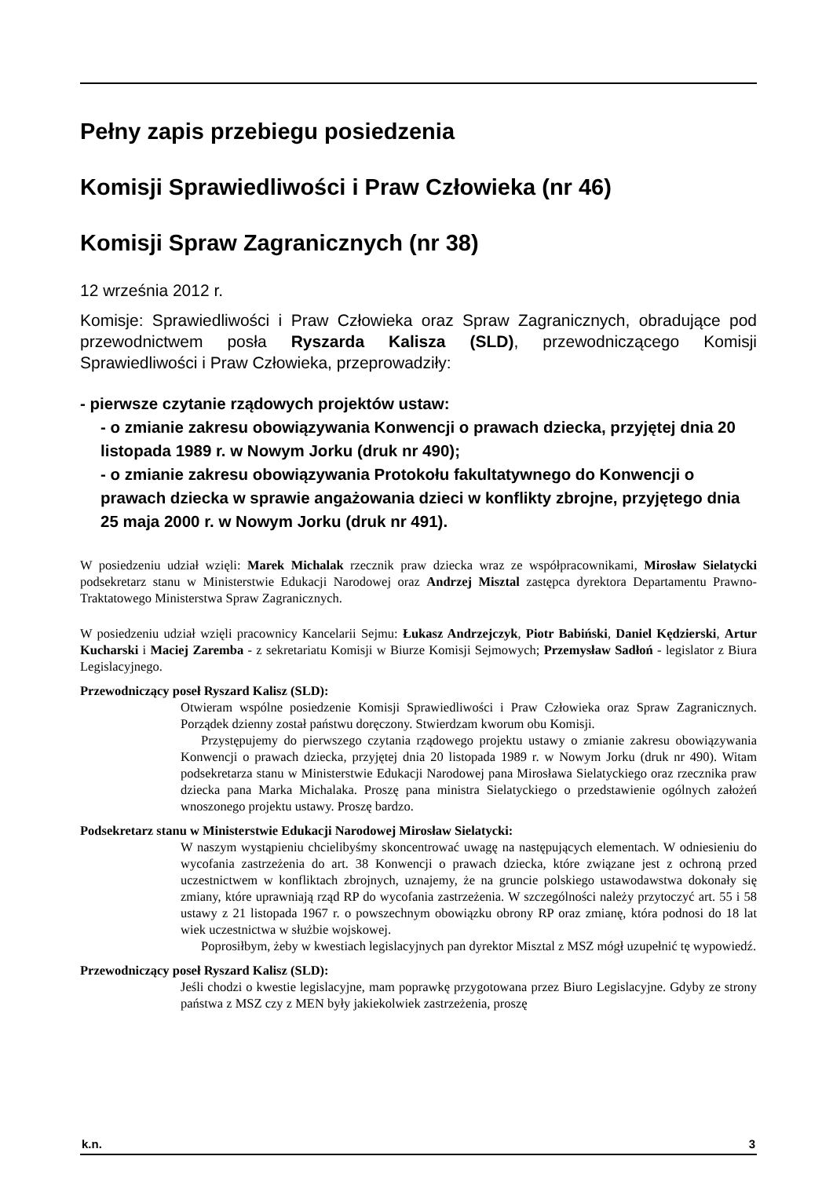Pełny zapis przebiegu posiedzenia
Komisji Sprawiedliwości i Praw Człowieka (nr 46)
Komisji Spraw Zagranicznych (nr 38)
12 września 2012 r.
Komisje: Sprawiedliwości i Praw Człowieka oraz Spraw Zagranicznych, obradujące pod przewodnictwem posła Ryszarda Kalisza (SLD), przewodniczącego Komisji Sprawiedliwości i Praw Człowieka, przeprowadziły:
- pierwsze czytanie rządowych projektów ustaw:
- o zmianie zakresu obowiązywania Konwencji o prawach dziecka, przyjętej dnia 20 listopada 1989 r. w Nowym Jorku (druk nr 490);
- o zmianie zakresu obowiązywania Protokołu fakultatywnego do Konwencji o prawach dziecka w sprawie angażowania dzieci w konflikty zbrojne, przyjętego dnia 25 maja 2000 r. w Nowym Jorku (druk nr 491).
W posiedzeniu udział wzięli: Marek Michalak rzecznik praw dziecka wraz ze współpracownikami, Mirosław Sielatycki podsekretarz stanu w Ministerstwie Edukacji Narodowej oraz Andrzej Misztal zastępca dyrektora Departamentu Prawno-Traktatowego Ministerstwa Spraw Zagranicznych.
W posiedzeniu udział wzięli pracownicy Kancelarii Sejmu: Łukasz Andrzejczyk, Piotr Babiński, Daniel Kędzierski, Artur Kucharski i Maciej Zaremba - z sekretariatu Komisji w Biurze Komisji Sejmowych; Przemysław Sadłoń - legislator z Biura Legislacyjnego.
Przewodniczący poseł Ryszard Kalisz (SLD):
Otwieram wspólne posiedzenie Komisji Sprawiedliwości i Praw Człowieka oraz Spraw Zagranicznych. Porządek dzienny został państwu doręczony. Stwierdzam kworum obu Komisji.
Przystępujemy do pierwszego czytania rządowego projektu ustawy o zmianie zakresu obowiązywania Konwencji o prawach dziecka, przyjętej dnia 20 listopada 1989 r. w Nowym Jorku (druk nr 490). Witam podsekretarza stanu w Ministerstwie Edukacji Narodowej pana Mirosława Sielatyckiego oraz rzecznika praw dziecka pana Marka Michalaka. Proszę pana ministra Sielatyckiego o przedstawienie ogólnych założeń wnoszonego projektu ustawy. Proszę bardzo.
Podsekretarz stanu w Ministerstwie Edukacji Narodowej Mirosław Sielatycki:
W naszym wystąpieniu chcielibyśmy skoncentrować uwagę na następujących elementach. W odniesieniu do wycofania zastrzeżenia do art. 38 Konwencji o prawach dziecka, które związane jest z ochroną przed uczestnictwem w konfliktach zbrojnych, uznajemy, że na gruncie polskiego ustawodawstwa dokonały się zmiany, które uprawniają rząd RP do wycofania zastrzeżenia. W szczególności należy przytoczyć art. 55 i 58 ustawy z 21 listopada 1967 r. o powszechnym obowiązku obrony RP oraz zmianę, która podnosi do 18 lat wiek uczestnictwa w służbie wojskowej.
Poprosiłbym, żeby w kwestiach legislacyjnych pan dyrektor Misztal z MSZ mógł uzupełnić tę wypowiedź.
Przewodniczący poseł Ryszard Kalisz (SLD):
Jeśli chodzi o kwestie legislacyjne, mam poprawkę przygotowana przez Biuro Legislacyjne. Gdyby ze strony państwa z MSZ czy z MEN były jakiekolwiek zastrzeżenia, proszę
k.n. 3